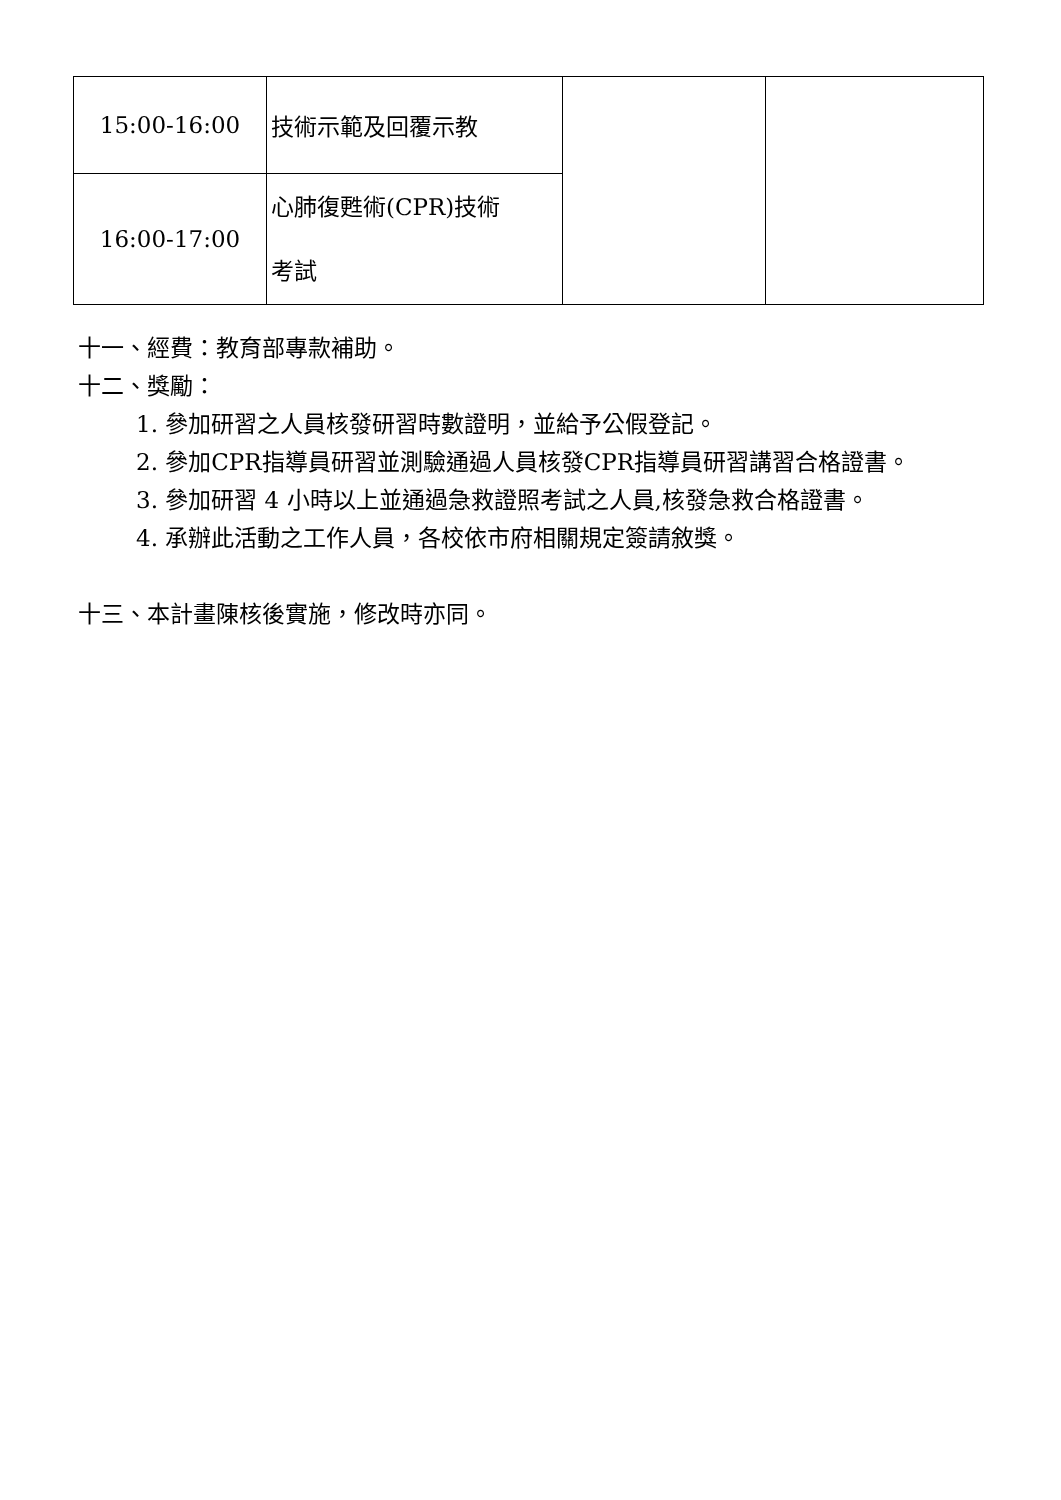| 15:00-16:00 | 技術示範及回覆示教 | | |
| 16:00-17:00 | 心肺復甦術(CPR)技術 考試 | | |
十一、經費：教育部專款補助。
十二、獎勵：
1. 參加研習之人員核發研習時數證明，並給予公假登記。
2. 參加CPR指導員研習並測驗通過人員核發CPR指導員研習講習合格證書。
3. 參加研習 4 小時以上並通過急救證照考試之人員,核發急救合格證書。
4. 承辦此活動之工作人員，各校依市府相關規定簽請敘獎。
十三、本計畫陳核後實施，修改時亦同。